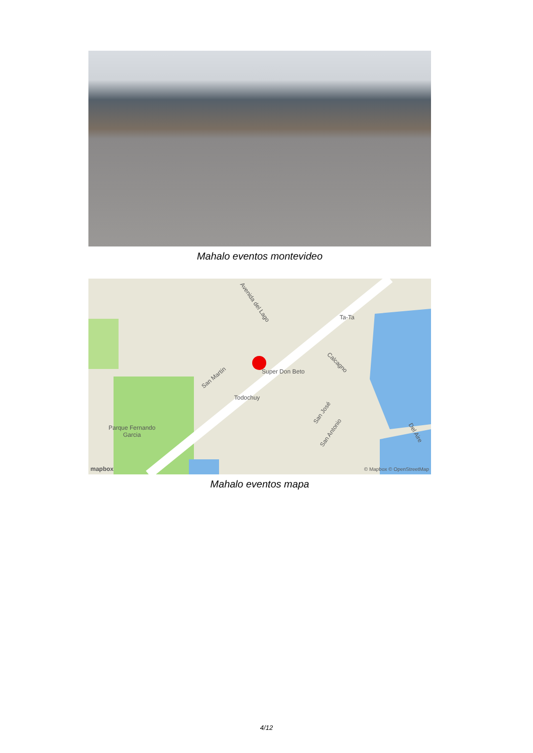Mahalo eventos montevideo
Avenida del Lago
Ta-Ta
Calcagno
Super Don Beto
San Martín
Todochuy
Parque Fernando
Garcia
San José
San Antonio Del Aire
mapbox © Mapbox © OpenStreetMap
Mahalo eventos mapa
4/12